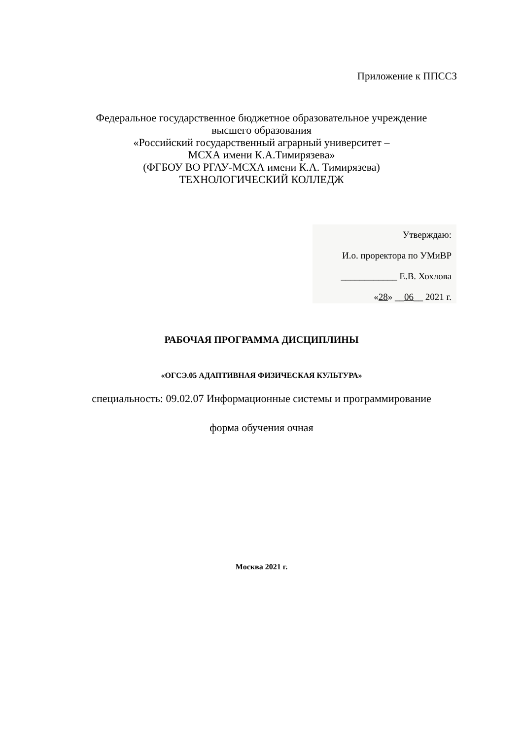Приложение к ППССЗ
Федеральное государственное бюджетное образовательное учреждение
высшего образования
«Российский государственный аграрный университет –
МСХА имени К.А.Тимирязева»
(ФГБОУ ВО РГАУ-МСХА имени К.А. Тимирязева)
ТЕХНОЛОГИЧЕСКИЙ КОЛЛЕДЖ
Утверждаю:
И.о. проректора по УМиВР
____________ Е.В. Хохлова
«28» __06__ 2021 г.
РАБОЧАЯ ПРОГРАММА ДИСЦИПЛИНЫ
«ОГСЭ.05 АДАПТИВНАЯ ФИЗИЧЕСКАЯ КУЛЬТУРА»
специальность: 09.02.07 Информационные системы и программирование
форма обучения очная
Москва 2021 г.